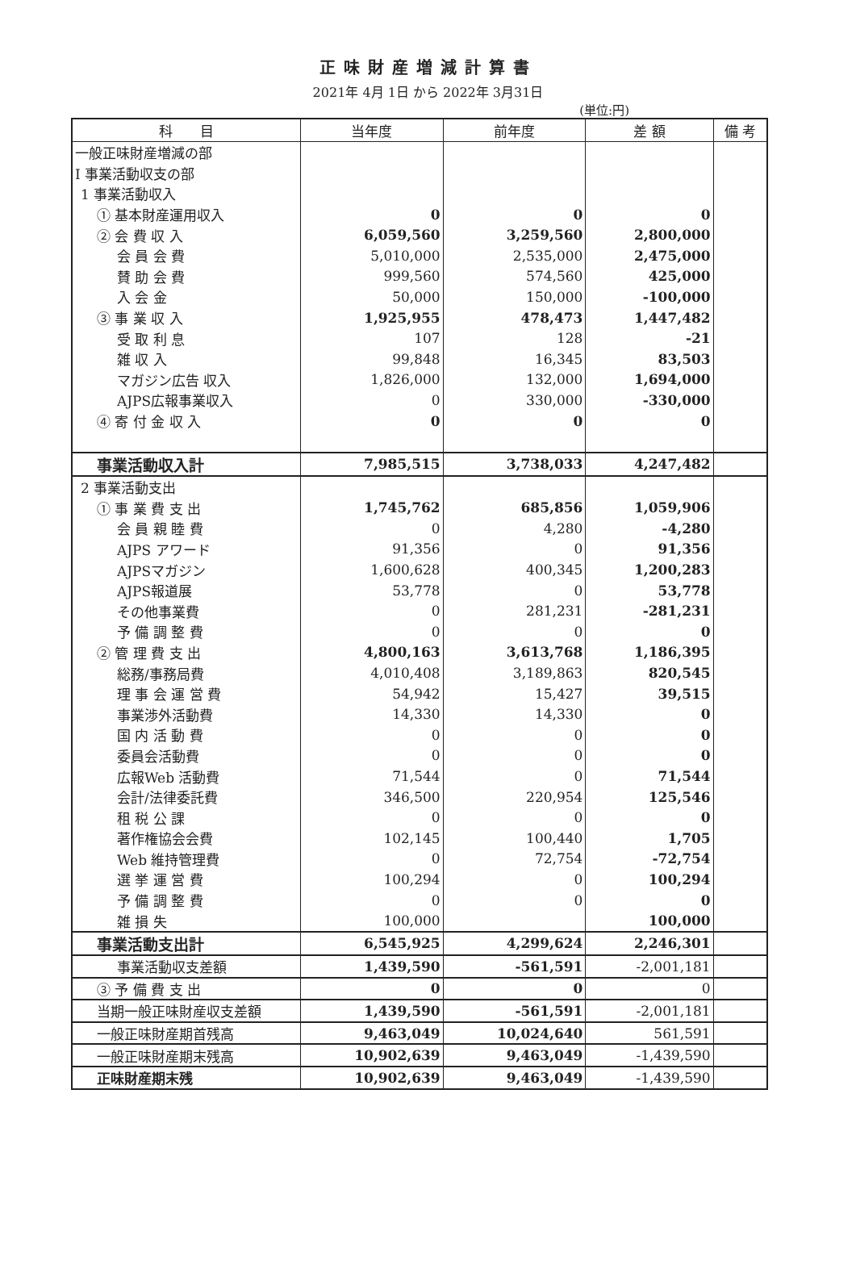正味財産増減計算書
2021年 4月 1日 から 2022年 3月31日
(単位:円)
| 科 目 | 当年度 | 前年度 | 差 額 | 備 考 |
| --- | --- | --- | --- | --- |
| 一般正味財産増減の部 | | | | |
| Ⅰ 事業活動収支の部 | | | | |
| 1 事業活動収入 | | | | |
| ① 基本財産運用収入 | 0 | 0 | 0 | |
| ② 会 費 収 入 | 6,059,560 | 3,259,560 | 2,800,000 | |
| 会 員 会 費 | 5,010,000 | 2,535,000 | 2,475,000 | |
| 賛 助 会 費 | 999,560 | 574,560 | 425,000 | |
| 入 会 金 | 50,000 | 150,000 | -100,000 | |
| ③ 事 業 収 入 | 1,925,955 | 478,473 | 1,447,482 | |
| 受 取 利 息 | 107 | 128 | -21 | |
| 雑 収 入 | 99,848 | 16,345 | 83,503 | |
| マガジン広告 収入 | 1,826,000 | 132,000 | 1,694,000 | |
| AJPS広報事業収入 | 0 | 330,000 | -330,000 | |
| ④ 寄 付 金 収 入 | 0 | 0 | 0 | |
| 事業活動収入計 | 7,985,515 | 3,738,033 | 4,247,482 | |
| 2 事業活動支出 | | | | |
| ① 事 業 費 支 出 | 1,745,762 | 685,856 | 1,059,906 | |
| 会 員 親 睦 費 | 0 | 4,280 | -4,280 | |
| AJPS アワード | 91,356 | 0 | 91,356 | |
| AJPSマガジン | 1,600,628 | 400,345 | 1,200,283 | |
| AJPS報道展 | 53,778 | 0 | 53,778 | |
| その他事業費 | 0 | 281,231 | -281,231 | |
| 予 備 調 整 費 | 0 | 0 | 0 | |
| ② 管 理 費 支 出 | 4,800,163 | 3,613,768 | 1,186,395 | |
| 総務/事務局費 | 4,010,408 | 3,189,863 | 820,545 | |
| 理 事 会 運 営 費 | 54,942 | 15,427 | 39,515 | |
| 事業渉外活動費 | 14,330 | 14,330 | 0 | |
| 国 内 活 動 費 | 0 | 0 | 0 | |
| 委員会活動費 | 0 | 0 | 0 | |
| 広報Web 活動費 | 71,544 | 0 | 71,544 | |
| 会計/法律委託費 | 346,500 | 220,954 | 125,546 | |
| 租 税 公 課 | 0 | 0 | 0 | |
| 著作権協会会費 | 102,145 | 100,440 | 1,705 | |
| Web 維持管理費 | 0 | 72,754 | -72,754 | |
| 選 挙 運 営 費 | 100,294 | 0 | 100,294 | |
| 予 備 調 整 費 | 0 | 0 | 0 | |
| 雑 損 失 | 100,000 | | 100,000 | |
| 事業活動支出計 | 6,545,925 | 4,299,624 | 2,246,301 | |
| 事業活動収支差額 | 1,439,590 | -561,591 | -2,001,181 | |
| ③ 予 備 費 支 出 | 0 | 0 | 0 | |
| 当期一般正味財産収支差額 | 1,439,590 | -561,591 | -2,001,181 | |
| 一般正味財産期首残高 | 9,463,049 | 10,024,640 | 561,591 | |
| 一般正味財産期末残高 | 10,902,639 | 9,463,049 | -1,439,590 | |
| 正味財産期末残 | 10,902,639 | 9,463,049 | -1,439,590 | |